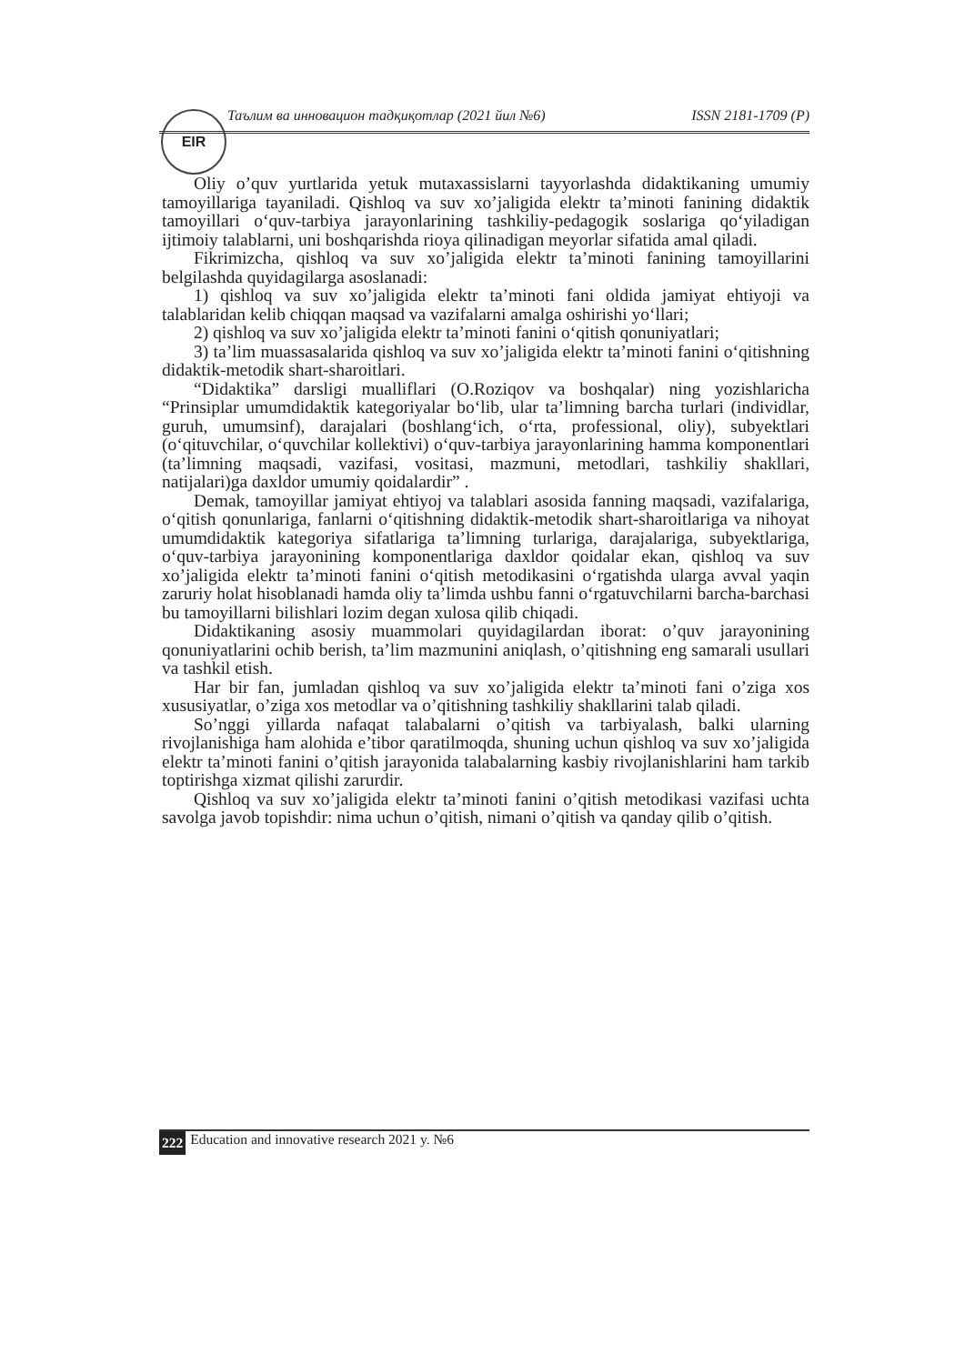EIR
Таълим ва инновацион тадқиқотлар (2021 йил №6) ISSN 2181-1709 (P)
Oliy o’quv yurtlarida yetuk mutaxassislarni tayyorlashda didaktikaning umumiy tamoyillariga tayaniladi. Qishloq va suv xo’jaligida elektr ta’minoti fanining didaktik tamoyillari o‘quv-tarbiya jarayonlarining tashkiliy-pedagogik soslariga qo‘yiladigan ijtimoiy talablarni, uni boshqarishda rioya qilinadigan meyorlar sifatida amal qiladi.
Fikrimizcha, qishloq va suv xo’jaligida elektr ta’minoti fanining tamoyillarini belgilashda quyidagilarga asoslanadi:
1) qishloq va suv xo’jaligida elektr ta’minoti fani oldida jamiyat ehtiyoji va talablaridan kelib chiqqan maqsad va vazifalarni amalga oshirishi yo‘llari;
2) qishloq va suv xo’jaligida elektr ta’minoti fanini o‘qitish qonuniyatlari;
3) ta’lim muassasalarida qishloq va suv xo’jaligida elektr ta’minoti fanini o‘qitishning didaktik-metodik shart-sharoitlari.
“Didaktika” darsligi mualliflari (O.Roziqov va boshqalar) ning yozishlaricha “Prinsiplar umumdidaktik kategoriyalar bo‘lib, ular ta’limning barcha turlari (individlar, guruh, umumsinf), darajalari (boshlang‘ich, o‘rta, professional, oliy), subyektlari (o‘qituvchilar, o‘quvchilar kollektivi) o‘quv-tarbiya jarayonlarining hamma komponentlari (ta’limning maqsadi, vazifasi, vositasi, mazmuni, metodlari, tashkiliy shakllari, natijalari)ga daxldor umumiy qoidalardir” .
Demak, tamoyillar jamiyat ehtiyoj va talablari asosida fanning maqsadi, vazifalariga, o‘qitish qonunlariga, fanlarni o‘qitishning didaktik-metodik shart-sharoitlariga va nihoyat umumdidaktik kategoriya sifatlariga ta’limning turlariga, darajalariga, subyektlariga, o‘quv-tarbiya jarayonining komponentlariga daxldor qoidalar ekan, qishloq va suv xo’jaligida elektr ta’minoti fanini o‘qitish metodikasini o‘rgatishda ularga avval yaqin zaruriy holat hisoblanadi hamda oliy ta’limda ushbu fanni o‘rgatuvchilarni barcha-barchasi bu tamoyillarni bilishlari lozim degan xulosa qilib chiqadi.
Didaktikaning asosiy muammolari quyidagilardan iborat: o’quv jarayonining qonuniyatlarini ochib berish, ta’lim mazmunini aniqlash, o’qitishning eng samarali usullari va tashkil etish.
Har bir fan, jumladan qishloq va suv xo’jaligida elektr ta’minoti fani o’ziga xos xususiyatlar, o’ziga xos metodlar va o’qitishning tashkiliy shakllarini talab qiladi.
So’nggi yillarda nafaqat talabalarni o’qitish va tarbiyalash, balki ularning rivojlanishiga ham alohida e’tibor qaratilmoqda, shuning uchun qishloq va suv xo’jaligida elektr ta’minoti fanini o’qitish jarayonida talabalarning kasbiy rivojlanishlarini ham tarkib toptirishga xizmat qilishi zarurdir.
Qishloq va suv xo’jaligida elektr ta’minoti fanini o’qitish metodikasi vazifasi uchta savolga javob topishdir: nima uchun o’qitish, nimani o’qitish va qanday qilib o’qitish.
222 Education and innovative research 2021 y. №6